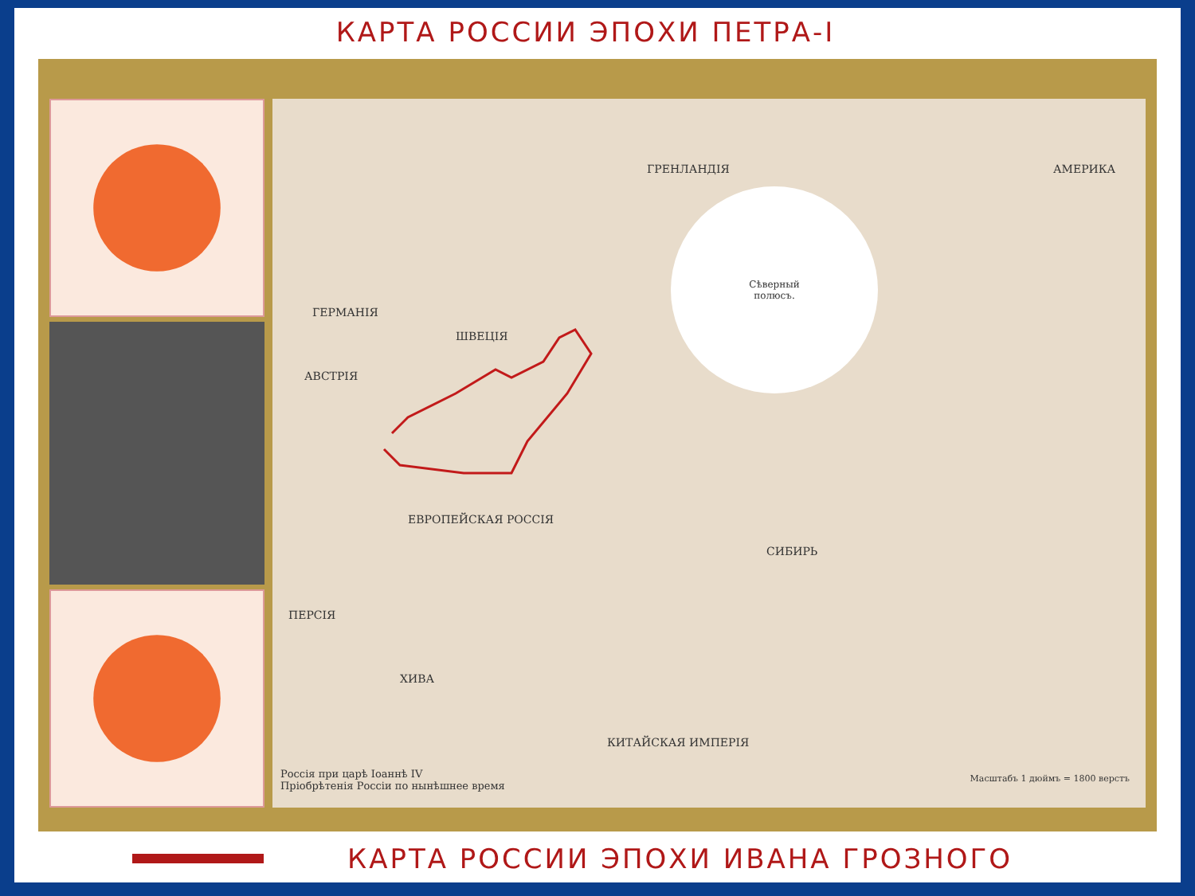КАРТА РОССИИ ЭПОХИ ПЕТРА-I
ГРЕНЛАНДІЯ
ГЕРМАНІЯ
ШВЕЦІЯ
АВСТРІЯ
ЕВРОПЕЙСКАЯ РОССІЯ
СИБИРЬ
КИТАЙСКАЯ ИМПЕРІЯ
ПЕРСІЯ
ХИВА
АМЕРИКА
Сѣверный
полюсъ.
Россія при царѣ Іоаннѣ IV
Пріобрѣтенія Россіи по нынѣшнее время
Масштабъ 1 дюймъ = 1800 верстъ
КАРТА РОССИИ ЭПОХИ ИВАНА ГРОЗНОГО